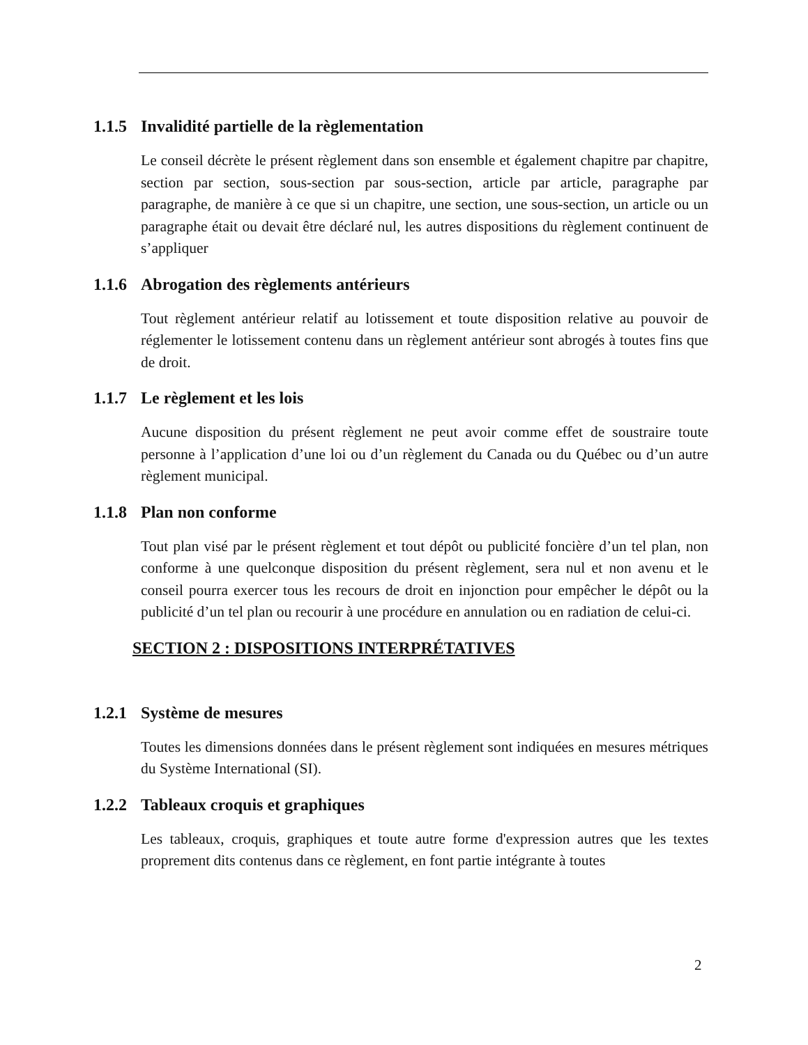1.1.5 Invalidité partielle de la règlementation
Le conseil décrète le présent règlement dans son ensemble et également chapitre par chapitre, section par section, sous-section par sous-section, article par article, paragraphe par paragraphe, de manière à ce que si un chapitre, une section, une sous-section, un article ou un paragraphe était ou devait être déclaré nul, les autres dispositions du règlement continuent de s’appliquer
1.1.6 Abrogation des règlements antérieurs
Tout règlement antérieur relatif au lotissement et toute disposition relative au pouvoir de réglementer le lotissement contenu dans un règlement antérieur sont abrogés à toutes fins que de droit.
1.1.7 Le règlement et les lois
Aucune disposition du présent règlement ne peut avoir comme effet de soustraire toute personne à l’application d’une loi ou d’un règlement du Canada ou du Québec ou d’un autre règlement municipal.
1.1.8 Plan non conforme
Tout plan visé par le présent règlement et tout dépôt ou publicité foncière d’un tel plan, non conforme à une quelconque disposition du présent règlement, sera nul et non avenu et le conseil pourra exercer tous les recours de droit en injonction pour empêcher le dépôt ou la publicité d’un tel plan ou recourir à une procédure en annulation ou en radiation de celui-ci.
SECTION 2 : DISPOSITIONS INTERPRÉTATIVES
1.2.1 Système de mesures
Toutes les dimensions données dans le présent règlement sont indiquées en mesures métriques du Système International (SI).
1.2.2 Tableaux croquis et graphiques
Les tableaux, croquis, graphiques et toute autre forme d'expression autres que les textes proprement dits contenus dans ce règlement, en font partie intégrante à toutes
2